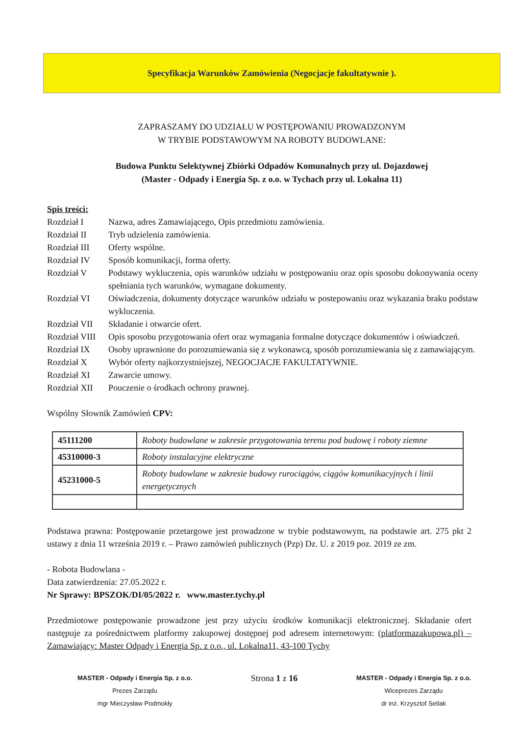Specyfikacja Warunków Zamówienia (Negocjacje fakultatywnie ).
ZAPRASZAMY DO UDZIAŁU W POSTĘPOWANIU PROWADZONYM
W TRYBIE PODSTAWOWYM NA ROBOTY BUDOWLANE:
Budowa Punktu Selektywnej Zbiórki Odpadów Komunalnych przy ul. Dojazdowej
(Master - Odpady i Energia Sp. z o.o. w Tychach przy ul. Lokalna 11)
Spis treści:
| Rozdział I | Nazwa, adres Zamawiającego, Opis przedmiotu zamówienia. |
| Rozdział II | Tryb udzielenia zamówienia. |
| Rozdział III | Oferty wspólne. |
| Rozdział IV | Sposób komunikacji, forma oferty. |
| Rozdział V | Podstawy wykluczenia, opis warunków udziału w postępowaniu oraz opis sposobu dokonywania oceny spełniania tych warunków, wymagane dokumenty. |
| Rozdział VI | Oświadczenia, dokumenty dotyczące warunków udziału w postepowaniu oraz wykazania braku podstaw wykluczenia. |
| Rozdział VII | Składanie i otwarcie ofert. |
| Rozdział VIII | Opis sposobu przygotowania ofert oraz wymagania formalne dotyczące dokumentów i oświadczeń. |
| Rozdział IX | Osoby uprawnione do porozumiewania się z wykonawcą, sposób porozumiewania się z zamawiającym. |
| Rozdział X | Wybór oferty najkorzystniejszej, NEGOCJACJE FAKULTATYWNIE. |
| Rozdział XI | Zawarcie umowy. |
| Rozdział XII | Pouczenie o środkach ochrony prawnej. |
Wspólny Słownik Zamówień CPV:
| 45111200 | Roboty budowlane w zakresie przygotowania terenu pod budowę i roboty ziemne |
| 45310000-3 | Roboty instalacyjne elektryczne |
| 45231000-5 | Roboty budowlane w zakresie budowy rurociągów, ciągów komunikacyjnych i linii energetycznych |
Podstawa prawna: Postępowanie przetargowe jest prowadzone w trybie podstawowym, na podstawie art. 275 pkt 2 ustawy z dnia 11 września 2019 r. – Prawo zamówień publicznych (Pzp) Dz. U. z 2019 poz. 2019 ze zm.
- Robota Budowlana -
Data zatwierdzenia: 27.05.2022 r.
Nr Sprawy: BPSZOK/DI/05/2022 r. www.master.tychy.pl
Przedmiotowe postępowanie prowadzone jest przy użyciu środków komunikacji elektronicznej. Składanie ofert następuje za pośrednictwem platformy zakupowej dostępnej pod adresem internetowym: (platformazakupowa.pl) – Zamawiający: Master Odpady i Energia Sp. z o.o., ul. Lokalna11, 43-100 Tychy
MASTER - Odpady i Energia Sp. z o.o.
Prezes Zarządu
mgr Mieczysław Podmokły
Strona 1 z 16
MASTER - Odpady i Energia Sp. z o.o.
Wiceprezes Zarządu
dr inż. Krzysztof Setlak